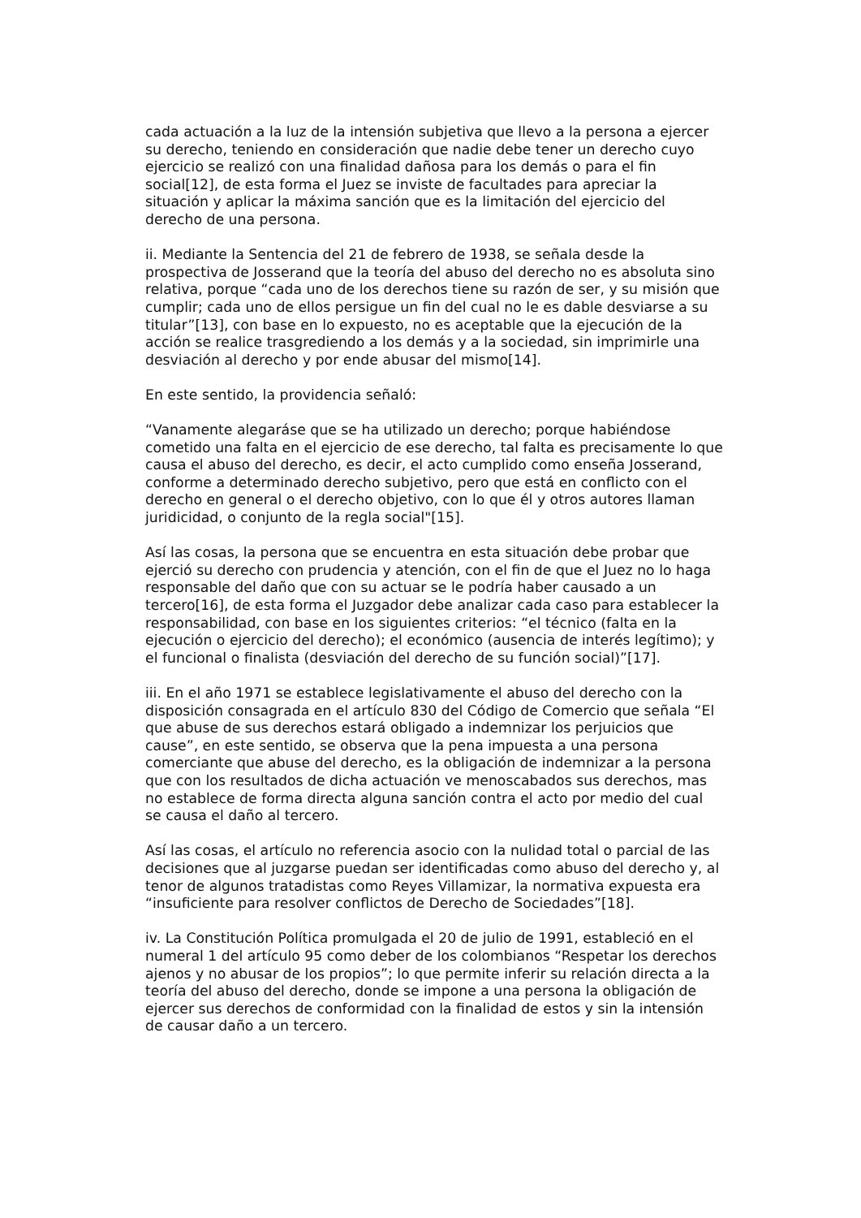cada actuación a la luz de la intensión subjetiva que llevo a la persona a ejercer su derecho, teniendo en consideración que nadie debe tener un derecho cuyo ejercicio se realizó con una finalidad dañosa para los demás o para el fin social[12], de esta forma el Juez se inviste de facultades para apreciar la situación y aplicar la máxima sanción que es la limitación del ejercicio del derecho de una persona.
ii. Mediante la Sentencia del 21 de febrero de 1938, se señala desde la prospectiva de Josserand que la teoría del abuso del derecho no es absoluta sino relativa, porque “cada uno de los derechos tiene su razón de ser, y su misión que cumplir; cada uno de ellos persigue un fin del cual no le es dable desviarse a su titular”[13], con base en lo expuesto, no es aceptable que la ejecución de la acción se realice trasgrediendo a los demás y a la sociedad, sin imprimirle una desviación al derecho y por ende abusar del mismo[14].
En este sentido, la providencia señaló:
“Vanamente alegaráse que se ha utilizado un derecho; porque habiéndose cometido una falta en el ejercicio de ese derecho, tal falta es precisamente lo que causa el abuso del derecho, es decir, el acto cumplido como enseña Josserand, conforme a determinado derecho subjetivo, pero que está en conflicto con el derecho en general o el derecho objetivo, con lo que él y otros autores llaman juridicidad, o conjunto de la regla social"[15].
Así las cosas, la persona que se encuentra en esta situación debe probar que ejerció su derecho con prudencia y atención, con el fin de que el Juez no lo haga responsable del daño que con su actuar se le podría haber causado a un tercero[16], de esta forma el Juzgador debe analizar cada caso para establecer la responsabilidad, con base en los siguientes criterios: “el técnico (falta en la ejecución o ejercicio del derecho); el económico (ausencia de interés legítimo); y el funcional o finalista (desviación del derecho de su función social)”[17].
iii. En el año 1971 se establece legislativamente el abuso del derecho con la disposición consagrada en el artículo 830 del Código de Comercio que señala “El que abuse de sus derechos estará obligado a indemnizar los perjuicios que cause”, en este sentido, se observa que la pena impuesta a una persona comerciante que abuse del derecho, es la obligación de indemnizar a la persona que con los resultados de dicha actuación ve menoscabados sus derechos, mas no establece de forma directa alguna sanción contra el acto por medio del cual se causa el daño al tercero.
Así las cosas, el artículo no referencia asocio con la nulidad total o parcial de las decisiones que al juzgarse puedan ser identificadas como abuso del derecho y, al tenor de algunos tratadistas como Reyes Villamizar, la normativa expuesta era “insuficiente para resolver conflictos de Derecho de Sociedades”[18].
iv. La Constitución Política promulgada el 20 de julio de 1991, estableció en el numeral 1 del artículo 95 como deber de los colombianos “Respetar los derechos ajenos y no abusar de los propios”; lo que permite inferir su relación directa a la teoría del abuso del derecho, donde se impone a una persona la obligación de ejercer sus derechos de conformidad con la finalidad de estos y sin la intensión de causar daño a un tercero.